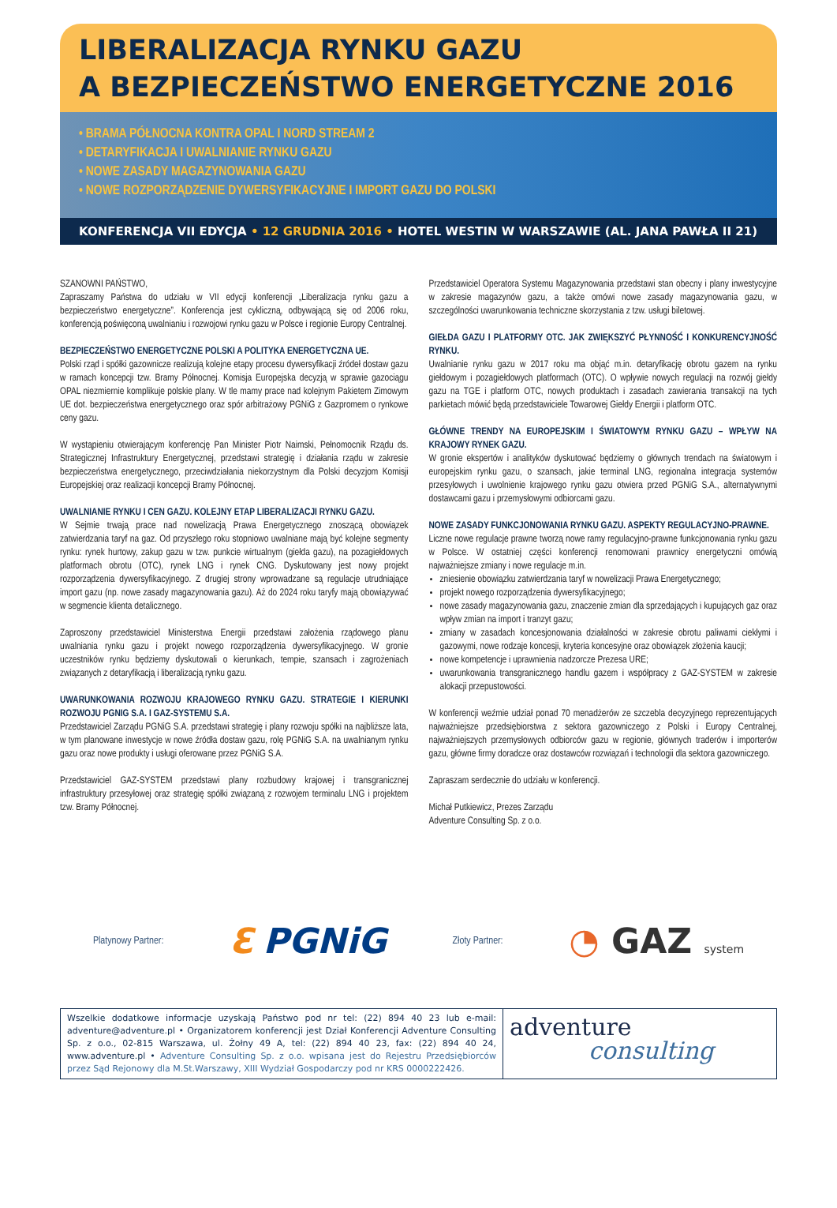LIBERALIZACJA RYNKU GAZU
A BEZPIECZEŃSTWO ENERGETYCZNE 2016
• BRAMA PÓŁNOCNA KONTRA OPAL I NORD STREAM 2
• DETARYFIKACJA I UWALNIANIE RYNKU GAZU
• NOWE ZASADY MAGAZYNOWANIA GAZU
• NOWE ROZPORZĄDZENIE DYWERSYFIKACYJNE I IMPORT GAZU DO POLSKI
KONFERENCJA VII EDYCJA • 12 GRUDNIA 2016 • HOTEL WESTIN W WARSZAWIE (AL. JANA PAWŁA II 21)
SZANOWNI PAŃSTWO,
Zapraszamy Państwa do udziału w VII edycji konferencji „Liberalizacja rynku gazu a bezpieczeństwo energetyczne”. Konferencja jest cykliczną, odbywającą się od 2006 roku, konferencją poświęconą uwalnianiu i rozwojowi rynku gazu w Polsce i regionie Europy Centralnej.
BEZPIECZEŃSTWO ENERGETYCZNE POLSKI A POLITYKA ENERGETYCZNA UE.
Polski rząd i spółki gazownicze realizują kolejne etapy procesu dywersyfikacji źródeł dostaw gazu w ramach koncepcji tzw. Bramy Północnej. Komisja Europejska decyzją w sprawie gazociągu OPAL niezmiernie komplikuje polskie plany. W tle mamy prace nad kolejnym Pakietem Zimowym UE dot. bezpieczeństwa energetycznego oraz spór arbitrażowy PGNiG z Gazpromem o rynkowe ceny gazu.
W wystąpieniu otwierającym konferencję Pan Minister Piotr Naimski, Pełnomocnik Rządu ds. Strategicznej Infrastruktury Energetycznej, przedstawi strategię i działania rządu w zakresie bezpieczeństwa energetycznego, przeciwdziałania niekorzystnym dla Polski decyzjom Komisji Europejskiej oraz realizacji koncepcji Bramy Północnej.
UWALNIANIE RYNKU I CEN GAZU. KOLEJNY ETAP LIBERALIZACJI RYNKU GAZU.
W Sejmie trwają prace nad nowelizacją Prawa Energetycznego znoszącą obowiązek zatwierdzania taryf na gaz. Od przyszłego roku stopniowo uwalniane mają być kolejne segmenty rynku: rynek hurtowy, zakup gazu w tzw. punkcie wirtualnym (giełda gazu), na pozagiełdowych platformach obrotu (OTC), rynek LNG i rynek CNG. Dyskutowany jest nowy projekt rozporządzenia dywersyfikacyjnego. Z drugiej strony wprowadzane są regulacje utrudniające import gazu (np. nowe zasady magazynowania gazu). Aż do 2024 roku taryfy mają obowiązywać w segmencie klienta detalicznego.
Zaproszony przedstawiciel Ministerstwa Energii przedstawi założenia rządowego planu uwalniania rynku gazu i projekt nowego rozporządzenia dywersyfikacyjnego. W gronie uczestników rynku będziemy dyskutowali o kierunkach, tempie, szansach i zagrożeniach związanych z detaryfikacją i liberalizacją rynku gazu.
UWARUNKOWANIA ROZWOJU KRAJOWEGO RYNKU GAZU. STRATEGIE I KIERUNKI ROZWOJU PGNIG S.A. I GAZ-SYSTEMU S.A.
Przedstawiciel Zarządu PGNiG S.A. przedstawi strategię i plany rozwoju spółki na najbliższe lata, w tym planowane inwestycje w nowe źródła dostaw gazu, rolę PGNiG S.A. na uwalnianym rynku gazu oraz nowe produkty i usługi oferowane przez PGNiG S.A.
Przedstawiciel GAZ-SYSTEM przedstawi plany rozbudowy krajowej i transgranicznej infrastruktury przesyłowej oraz strategię spółki związaną z rozwojem terminalu LNG i projektem tzw. Bramy Północnej.
Przedstawiciel Operatora Systemu Magazynowania przedstawi stan obecny i plany inwestycyjne w zakresie magazynów gazu, a także omówi nowe zasady magazynowania gazu, w szczególności uwarunkowania techniczne skorzystania z tzw. usługi biletowej.
GIEŁDA GAZU I PLATFORMY OTC. JAK ZWIĘKSZYĆ PŁYNNOŚĆ I KONKURENCYJNOŚĆ RYNKU.
Uwalnianie rynku gazu w 2017 roku ma objąć m.in. detaryfikację obrotu gazem na rynku giełdowym i pozagiełdowych platformach (OTC). O wpływie nowych regulacji na rozwój giełdy gazu na TGE i platform OTC, nowych produktach i zasadach zawierania transakcji na tych parkietach mówić będą przedstawiciele Towarowej Giełdy Energii i platform OTC.
GŁÓWNE TRENDY NA EUROPEJSKIM I ŚWIATOWYM RYNKU GAZU – WPŁYW NA KRAJOWY RYNEK GAZU.
W gronie ekspertów i analityków dyskutować będziemy o głównych trendach na światowym i europejskim rynku gazu, o szansach, jakie terminal LNG, regionalna integracja systemów przesyłowych i uwolnienie krajowego rynku gazu otwiera przed PGNiG S.A., alternatywnymi dostawcami gazu i przemysłowymi odbiorcami gazu.
NOWE ZASADY FUNKCJONOWANIA RYNKU GAZU. ASPEKTY REGULACYJNO-PRAWNE.
Liczne nowe regulacje prawne tworzą nowe ramy regulacyjno-prawne funkcjonowania rynku gazu w Polsce. W ostatniej części konferencji renomowani prawnicy energetyczni omówią najważniejsze zmiany i nowe regulacje m.in.
zniesienie obowiązku zatwierdzania taryf w nowelizacji Prawa Energetycznego;
projekt nowego rozporządzenia dywersyfikacyjnego;
nowe zasady magazynowania gazu, znaczenie zmian dla sprzedających i kupujących gaz oraz wpływ zmian na import i tranzyt gazu;
zmiany w zasadach koncesjonowania działalności w zakresie obrotu paliwami ciekłymi i gazowymi, nowe rodzaje koncesji, kryteria koncesyjne oraz obowiązek złożenia kaucji;
nowe kompetencje i uprawnienia nadzorcze Prezesa URE;
uwarunkowania transgranicznego handlu gazem i współpracy z GAZ-SYSTEM w zakresie alokacji przepustowości.
W konferencji weźmie udział ponad 70 menadżerów ze szczebla decyzyjnego reprezentujących najważniejsze przedsiębiorstwa z sektora gazowniczego z Polski i Europy Centralnej, najważniejszych przemysłowych odbiorców gazu w regionie, głównych traderów i importerów gazu, główne firmy doradcze oraz dostawców rozwiązań i technologii dla sektora gazowniczego.
Zapraszam serdecznie do udziału w konferencji.
Michał Putkiewicz, Prezes Zarządu
Adventure Consulting Sp. z o.o.
Platynowy Partner: ℇ PGNiG Złoty Partner: ◔ GAZ system
Wszelkie dodatkowe informacje uzyskają Państwo pod nr tel: (22) 894 40 23 lub e-mail: adventure@adventure.pl • Organizatorem konferencji jest Dział Konferencji Adventure Consulting Sp. z o.o., 02-815 Warszawa, ul. Żołny 49 A, tel: (22) 894 40 23, fax: (22) 894 40 24, www.adventure.pl • Adventure Consulting Sp. z o.o. wpisana jest do Rejestru Przedsiębiorców przez Sąd Rejonowy dla M.St.Warszawy, XIII Wydział Gospodarczy pod nr KRS 0000222426.
adventure
consulting